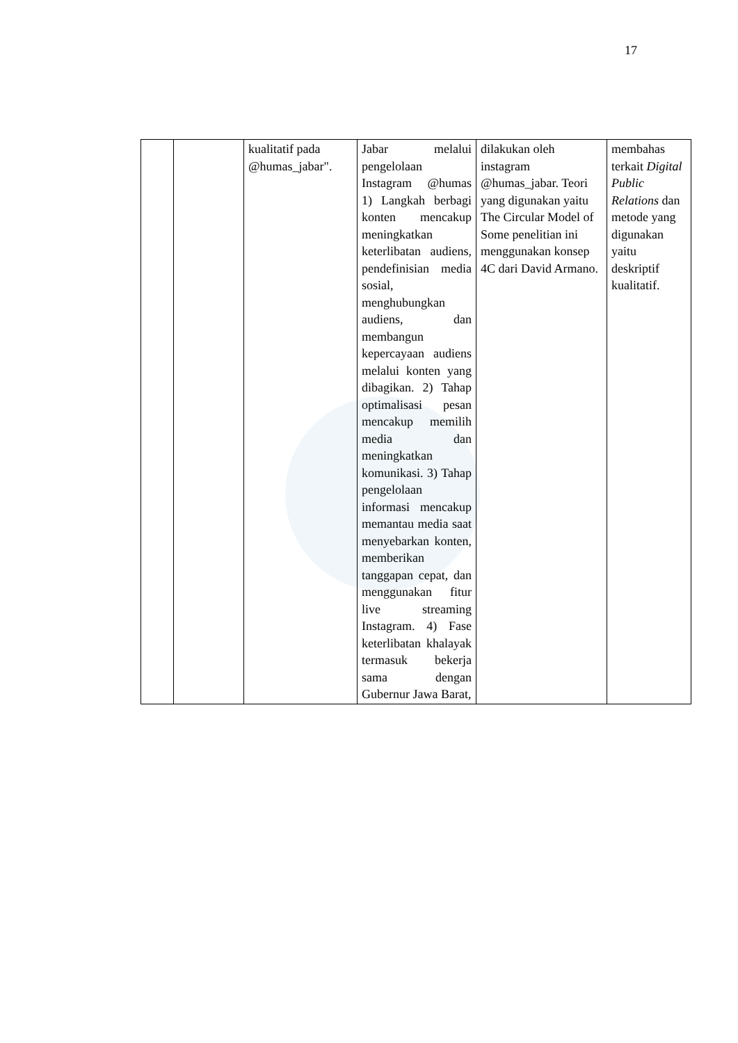17
| | | kualitatif pada @humas_jabar". | Jabar melalui pengelolaan Instagram @humas 1) Langkah berbagi konten mencakup meningkatkan keterlibatan audiens, pendefinisian media sosial, menghubungkan audiens, dan membangun kepercayaan audiens melalui konten yang dibagikan. 2) Tahap optimalisasi pesan mencakup memilih media dan meningkatkan komunikasi. 3) Tahap pengelolaan informasi mencakup memantau media saat menyebarkan konten, memberikan tanggapan cepat, dan menggunakan fitur live streaming Instagram. 4) Fase keterlibatan khalayak termasuk bekerja sama dengan Gubernur Jawa Barat, | dilakukan oleh instagram @humas_jabar. Teori yang digunakan yaitu The Circular Model of Some penelitian ini menggunakan konsep 4C dari David Armano. | membahas terkait Digital Public Relations dan metode yang digunakan yaitu deskriptif kualitatif. |